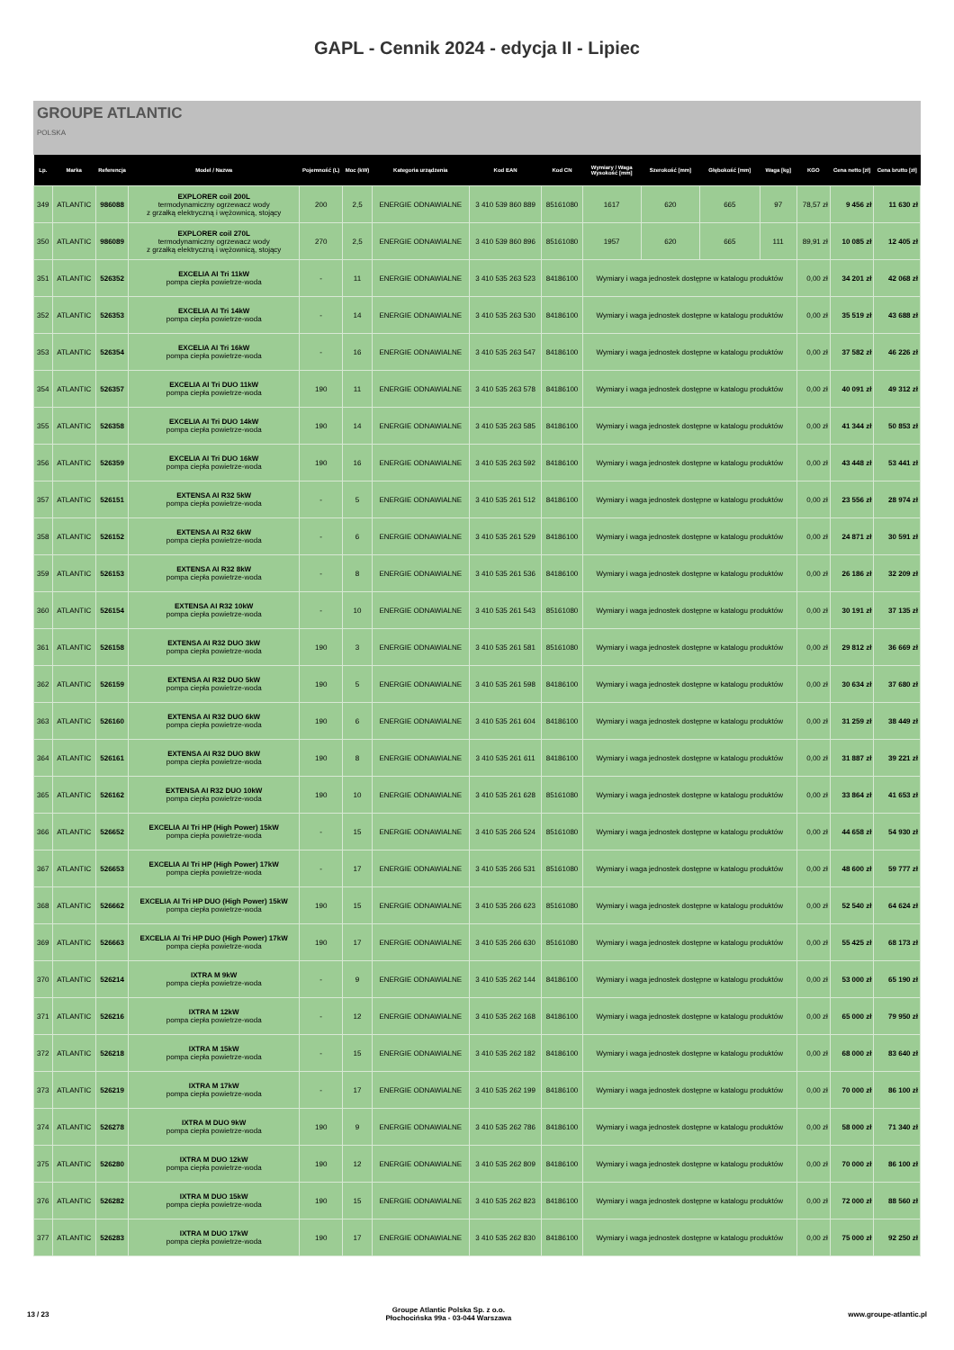GAPL - Cennik 2024 - edycja II - Lipiec
GROUPE ATLANTIC
POLSKA
| Lp. | Marka | Referencja | Model / Nazwa | Pojemność (L) | Moc (kW) | Kategoria urządzenia | Kod EAN | Kod CN | Wymiary / Waga Wysokość [mm] | Szerokość [mm] | Głębokość [mm] | Waga [kg] | KGO | Cena netto [zł] | Cena brutto [zł] |
| --- | --- | --- | --- | --- | --- | --- | --- | --- | --- | --- | --- | --- | --- | --- | --- |
| 349 | ATLANTIC | 986088 | EXPLORER coil 200L termodynamiczny ogrzewacz wody z grzałką elektryczną i wężownicą, stojący | 200 | 2,5 | ENERGIE ODNAWIALNE | 3 410 539 860 889 | 85161080 | 1617 | 620 | 665 | 97 | 78,57 zł | 9 456 zł | 11 630 zł |
| 350 | ATLANTIC | 986089 | EXPLORER coil 270L termodynamiczny ogrzewacz wody z grzałką elektryczną i wężownicą, stojący | 270 | 2,5 | ENERGIE ODNAWIALNE | 3 410 539 860 896 | 85161080 | 1957 | 620 | 665 | 111 | 89,91 zł | 10 085 zł | 12 405 zł |
| 351 | ATLANTIC | 526352 | EXCELIA AI Tri 11kW pompa ciepła powietrze-woda | - | 11 | ENERGIE ODNAWIALNE | 3 410 535 263 523 | 84186100 | Wymiary i waga jednostek dostępne w katalogu produktów | | | | 0,00 zł | 34 201 zł | 42 068 zł |
| 352 | ATLANTIC | 526353 | EXCELIA AI Tri 14kW pompa ciepła powietrze-woda | - | 14 | ENERGIE ODNAWIALNE | 3 410 535 263 530 | 84186100 | Wymiary i waga jednostek dostępne w katalogu produktów | | | | 0,00 zł | 35 519 zł | 43 688 zł |
| 353 | ATLANTIC | 526354 | EXCELIA AI Tri 16kW pompa ciepła powietrze-woda | - | 16 | ENERGIE ODNAWIALNE | 3 410 535 263 547 | 84186100 | Wymiary i waga jednostek dostępne w katalogu produktów | | | | 0,00 zł | 37 582 zł | 46 226 zł |
| 354 | ATLANTIC | 526357 | EXCELIA AI Tri DUO 11kW pompa ciepła powietrze-woda | 190 | 11 | ENERGIE ODNAWIALNE | 3 410 535 263 578 | 84186100 | Wymiary i waga jednostek dostępne w katalogu produktów | | | | 0,00 zł | 40 091 zł | 49 312 zł |
| 355 | ATLANTIC | 526358 | EXCELIA AI Tri DUO 14kW pompa ciepła powietrze-woda | 190 | 14 | ENERGIE ODNAWIALNE | 3 410 535 263 585 | 84186100 | Wymiary i waga jednostek dostępne w katalogu produktów | | | | 0,00 zł | 41 344 zł | 50 853 zł |
| 356 | ATLANTIC | 526359 | EXCELIA AI Tri DUO 16kW pompa ciepła powietrze-woda | 190 | 16 | ENERGIE ODNAWIALNE | 3 410 535 263 592 | 84186100 | Wymiary i waga jednostek dostępne w katalogu produktów | | | | 0,00 zł | 43 448 zł | 53 441 zł |
| 357 | ATLANTIC | 526151 | EXTENSA AI R32 5kW pompa ciepła powietrze-woda | - | 5 | ENERGIE ODNAWIALNE | 3 410 535 261 512 | 84186100 | Wymiary i waga jednostek dostępne w katalogu produktów | | | | 0,00 zł | 23 556 zł | 28 974 zł |
| 358 | ATLANTIC | 526152 | EXTENSA AI R32 6kW pompa ciepła powietrze-woda | - | 6 | ENERGIE ODNAWIALNE | 3 410 535 261 529 | 84186100 | Wymiary i waga jednostek dostępne w katalogu produktów | | | | 0,00 zł | 24 871 zł | 30 591 zł |
| 359 | ATLANTIC | 526153 | EXTENSA AI R32 8kW pompa ciepła powietrze-woda | - | 8 | ENERGIE ODNAWIALNE | 3 410 535 261 536 | 84186100 | Wymiary i waga jednostek dostępne w katalogu produktów | | | | 0,00 zł | 26 186 zł | 32 209 zł |
| 360 | ATLANTIC | 526154 | EXTENSA AI R32 10kW pompa ciepła powietrze-woda | - | 10 | ENERGIE ODNAWIALNE | 3 410 535 261 543 | 85161080 | Wymiary i waga jednostek dostępne w katalogu produktów | | | | 0,00 zł | 30 191 zł | 37 135 zł |
| 361 | ATLANTIC | 526158 | EXTENSA AI R32 DUO 3kW pompa ciepła powietrze-woda | 190 | 3 | ENERGIE ODNAWIALNE | 3 410 535 261 581 | 85161080 | Wymiary i waga jednostek dostępne w katalogu produktów | | | | 0,00 zł | 29 812 zł | 36 669 zł |
| 362 | ATLANTIC | 526159 | EXTENSA AI R32 DUO 5kW pompa ciepła powietrze-woda | 190 | 5 | ENERGIE ODNAWIALNE | 3 410 535 261 598 | 84186100 | Wymiary i waga jednostek dostępne w katalogu produktów | | | | 0,00 zł | 30 634 zł | 37 680 zł |
| 363 | ATLANTIC | 526160 | EXTENSA AI R32 DUO 6kW pompa ciepła powietrze-woda | 190 | 6 | ENERGIE ODNAWIALNE | 3 410 535 261 604 | 84186100 | Wymiary i waga jednostek dostępne w katalogu produktów | | | | 0,00 zł | 31 259 zł | 38 449 zł |
| 364 | ATLANTIC | 526161 | EXTENSA AI R32 DUO 8kW pompa ciepła powietrze-woda | 190 | 8 | ENERGIE ODNAWIALNE | 3 410 535 261 611 | 84186100 | Wymiary i waga jednostek dostępne w katalogu produktów | | | | 0,00 zł | 31 887 zł | 39 221 zł |
| 365 | ATLANTIC | 526162 | EXTENSA AI R32 DUO 10kW pompa ciepła powietrze-woda | 190 | 10 | ENERGIE ODNAWIALNE | 3 410 535 261 628 | 85161080 | Wymiary i waga jednostek dostępne w katalogu produktów | | | | 0,00 zł | 33 864 zł | 41 653 zł |
| 366 | ATLANTIC | 526652 | EXCELIA AI Tri HP (High Power) 15kW pompa ciepła powietrze-woda | - | 15 | ENERGIE ODNAWIALNE | 3 410 535 266 524 | 85161080 | Wymiary i waga jednostek dostępne w katalogu produktów | | | | 0,00 zł | 44 658 zł | 54 930 zł |
| 367 | ATLANTIC | 526653 | EXCELIA AI Tri HP (High Power) 17kW pompa ciepła powietrze-woda | - | 17 | ENERGIE ODNAWIALNE | 3 410 535 266 531 | 85161080 | Wymiary i waga jednostek dostępne w katalogu produktów | | | | 0,00 zł | 48 600 zł | 59 777 zł |
| 368 | ATLANTIC | 526662 | EXCELIA AI Tri HP DUO (High Power) 15kW pompa ciepła powietrze-woda | 190 | 15 | ENERGIE ODNAWIALNE | 3 410 535 266 623 | 85161080 | Wymiary i waga jednostek dostępne w katalogu produktów | | | | 0,00 zł | 52 540 zł | 64 624 zł |
| 369 | ATLANTIC | 526663 | EXCELIA AI Tri HP DUO (High Power) 17kW pompa ciepła powietrze-woda | 190 | 17 | ENERGIE ODNAWIALNE | 3 410 535 266 630 | 85161080 | Wymiary i waga jednostek dostępne w katalogu produktów | | | | 0,00 zł | 55 425 zł | 68 173 zł |
| 370 | ATLANTIC | 526214 | IXTRA M 9kW pompa ciepła powietrze-woda | - | 9 | ENERGIE ODNAWIALNE | 3 410 535 262 144 | 84186100 | Wymiary i waga jednostek dostępne w katalogu produktów | | | | 0,00 zł | 53 000 zł | 65 190 zł |
| 371 | ATLANTIC | 526216 | IXTRA M 12kW pompa ciepła powietrze-woda | - | 12 | ENERGIE ODNAWIALNE | 3 410 535 262 168 | 84186100 | Wymiary i waga jednostek dostępne w katalogu produktów | | | | 0,00 zł | 65 000 zł | 79 950 zł |
| 372 | ATLANTIC | 526218 | IXTRA M 15kW pompa ciepła powietrze-woda | - | 15 | ENERGIE ODNAWIALNE | 3 410 535 262 182 | 84186100 | Wymiary i waga jednostek dostępne w katalogu produktów | | | | 0,00 zł | 68 000 zł | 83 640 zł |
| 373 | ATLANTIC | 526219 | IXTRA M 17kW pompa ciepła powietrze-woda | - | 17 | ENERGIE ODNAWIALNE | 3 410 535 262 199 | 84186100 | Wymiary i waga jednostek dostępne w katalogu produktów | | | | 0,00 zł | 70 000 zł | 86 100 zł |
| 374 | ATLANTIC | 526278 | IXTRA M DUO 9kW pompa ciepła powietrze-woda | 190 | 9 | ENERGIE ODNAWIALNE | 3 410 535 262 786 | 84186100 | Wymiary i waga jednostek dostępne w katalogu produktów | | | | 0,00 zł | 58 000 zł | 71 340 zł |
| 375 | ATLANTIC | 526280 | IXTRA M DUO 12kW pompa ciepła powietrze-woda | 190 | 12 | ENERGIE ODNAWIALNE | 3 410 535 262 809 | 84186100 | Wymiary i waga jednostek dostępne w katalogu produktów | | | | 0,00 zł | 70 000 zł | 86 100 zł |
| 376 | ATLANTIC | 526282 | IXTRA M DUO 15kW pompa ciepła powietrze-woda | 190 | 15 | ENERGIE ODNAWIALNE | 3 410 535 262 823 | 84186100 | Wymiary i waga jednostek dostępne w katalogu produktów | | | | 0,00 zł | 72 000 zł | 88 560 zł |
| 377 | ATLANTIC | 526283 | IXTRA M DUO 17kW pompa ciepła powietrze-woda | 190 | 17 | ENERGIE ODNAWIALNE | 3 410 535 262 830 | 84186100 | Wymiary i waga jednostek dostępne w katalogu produktów | | | | 0,00 zł | 75 000 zł | 92 250 zł |
13 / 23 Groupe Atlantic Polska Sp. z o.o.
Płochocińska 99a - 03-044 Warszawa www.groupe-atlantic.pl